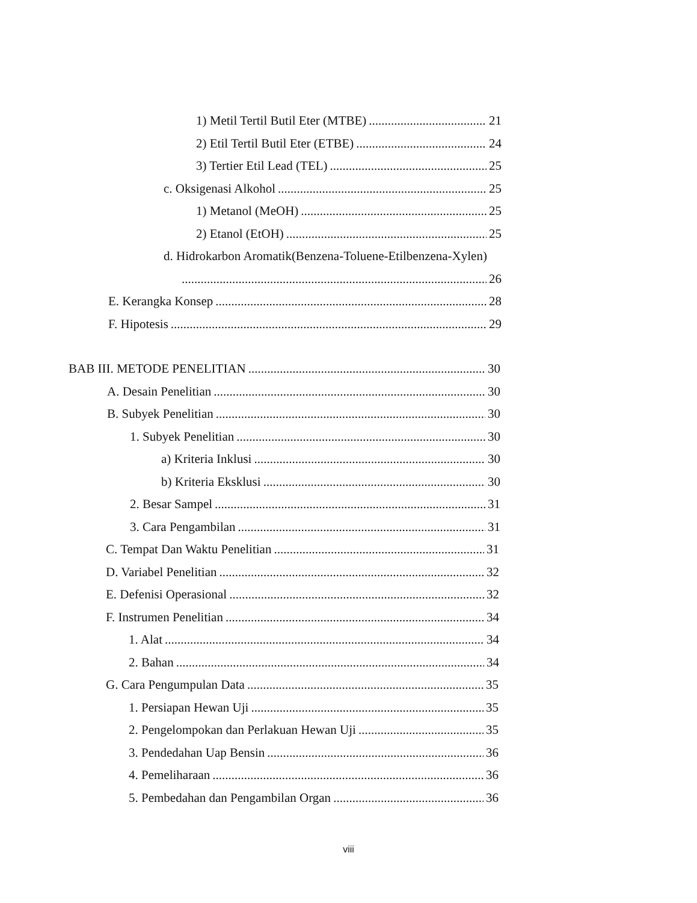1) Metil Tertil Butil Eter (MTBE) 21
2) Etil Tertil Butil Eter (ETBE) 24
3) Tertier Etil Lead (TEL) 25
c. Oksigenasi Alkohol 25
1) Metanol (MeOH) 25
2) Etanol (EtOH) 25
d. Hidrokarbon Aromatik(Benzena-Toluene-Etilbenzena-Xylen)
26
E. Kerangka Konsep 28
F. Hipotesis 29
BAB III. METODE PENELITIAN 30
A. Desain Penelitian 30
B. Subyek Penelitian 30
1. Subyek Penelitian 30
a) Kriteria Inklusi 30
b) Kriteria Eksklusi 30
2. Besar Sampel 31
3. Cara Pengambilan 31
C. Tempat Dan Waktu Penelitian 31
D. Variabel Penelitian 32
E. Defenisi Operasional 32
F. Instrumen Penelitian 34
1. Alat 34
2. Bahan 34
G. Cara Pengumpulan Data 35
1. Persiapan Hewan Uji 35
2. Pengelompokan dan Perlakuan Hewan Uji 35
3. Pendedahan Uap Bensin 36
4. Pemeliharaan 36
5. Pembedahan dan Pengambilan Organ 36
viii